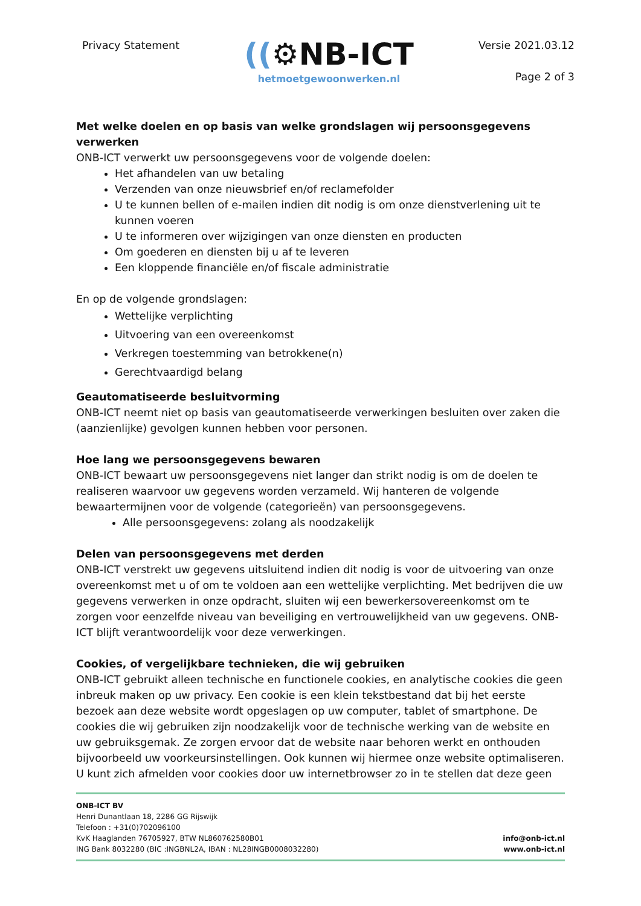Privacy Statement
((⚙NB-ICT
hetmoetgewoonwerken.nl
Versie 2021.03.12
Page 2 of 3
Met welke doelen en op basis van welke grondslagen wij persoonsgegevens verwerken
ONB-ICT verwerkt uw persoonsgegevens voor de volgende doelen:
Het afhandelen van uw betaling
Verzenden van onze nieuwsbrief en/of reclamefolder
U te kunnen bellen of e-mailen indien dit nodig is om onze dienstverlening uit te kunnen voeren
U te informeren over wijzigingen van onze diensten en producten
Om goederen en diensten bij u af te leveren
Een kloppende financiële en/of fiscale administratie
En op de volgende grondslagen:
Wettelijke verplichting
Uitvoering van een overeenkomst
Verkregen toestemming van betrokkene(n)
Gerechtvaardigd belang
Geautomatiseerde besluitvorming
ONB-ICT neemt niet op basis van geautomatiseerde verwerkingen besluiten over zaken die (aanzienlijke) gevolgen kunnen hebben voor personen.
Hoe lang we persoonsgegevens bewaren
ONB-ICT bewaart uw persoonsgegevens niet langer dan strikt nodig is om de doelen te realiseren waarvoor uw gegevens worden verzameld. Wij hanteren de volgende bewaartermijnen voor de volgende (categorieën) van persoonsgegevens.
Alle persoonsgegevens: zolang als noodzakelijk
Delen van persoonsgegevens met derden
ONB-ICT verstrekt uw gegevens uitsluitend indien dit nodig is voor de uitvoering van onze overeenkomst met u of om te voldoen aan een wettelijke verplichting. Met bedrijven die uw gegevens verwerken in onze opdracht, sluiten wij een bewerkersovereenkomst om te zorgen voor eenzelfde niveau van beveiliging en vertrouwelijkheid van uw gegevens. ONB-ICT blijft verantwoordelijk voor deze verwerkingen.
Cookies, of vergelijkbare technieken, die wij gebruiken
ONB-ICT gebruikt alleen technische en functionele cookies, en analytische cookies die geen inbreuk maken op uw privacy. Een cookie is een klein tekstbestand dat bij het eerste bezoek aan deze website wordt opgeslagen op uw computer, tablet of smartphone. De cookies die wij gebruiken zijn noodzakelijk voor de technische werking van de website en uw gebruiksgemak. Ze zorgen ervoor dat de website naar behoren werkt en onthouden bijvoorbeeld uw voorkeursinstellingen. Ook kunnen wij hiermee onze website optimaliseren. U kunt zich afmelden voor cookies door uw internetbrowser zo in te stellen dat deze geen
ONB-ICT BV
Henri Dunantlaan 18, 2286 GG Rijswijk
Telefoon : +31(0)702096100
KvK Haaglanden 76705927, BTW NL860762580B01
ING Bank 8032280 (BIC :INGBNL2A, IBAN : NL28INGB0008032280)
info@onb-ict.nl
www.onb-ict.nl